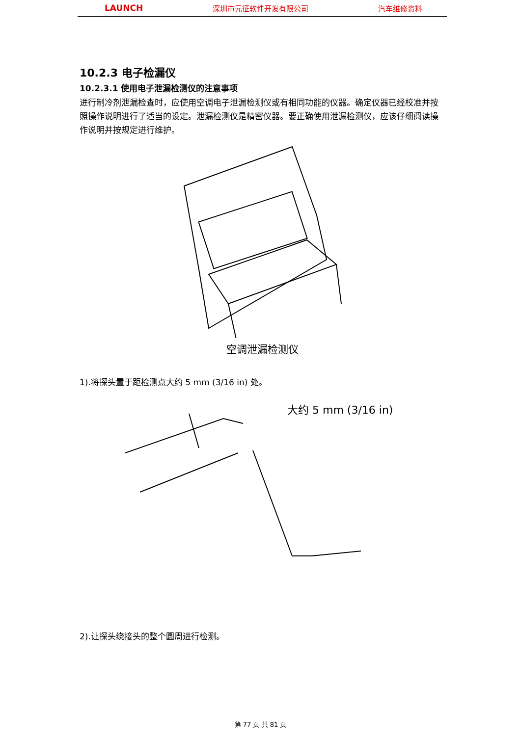LAUNCH 深圳市元征软件开发有限公司 汽车维修资料
10.2.3 电子检漏仪
10.2.3.1 使用电子泄漏检测仪的注意事项
进行制冷剂泄漏检查时，应使用空调电子泄漏检测仪或有相同功能的仪器。确定仪器已经校准并按照操作说明进行了适当的设定。泄漏检测仪是精密仪器。要正确使用泄漏检测仪，应该仔细阅读操作说明并按规定进行维护。
空调泄漏检测仪
1).将探头置于距检测点大约 5 mm (3/16 in) 处。
大约 5 mm (3/16 in)
2).让探头绕接头的整个圆周进行检测。
第 77 页 共 81 页